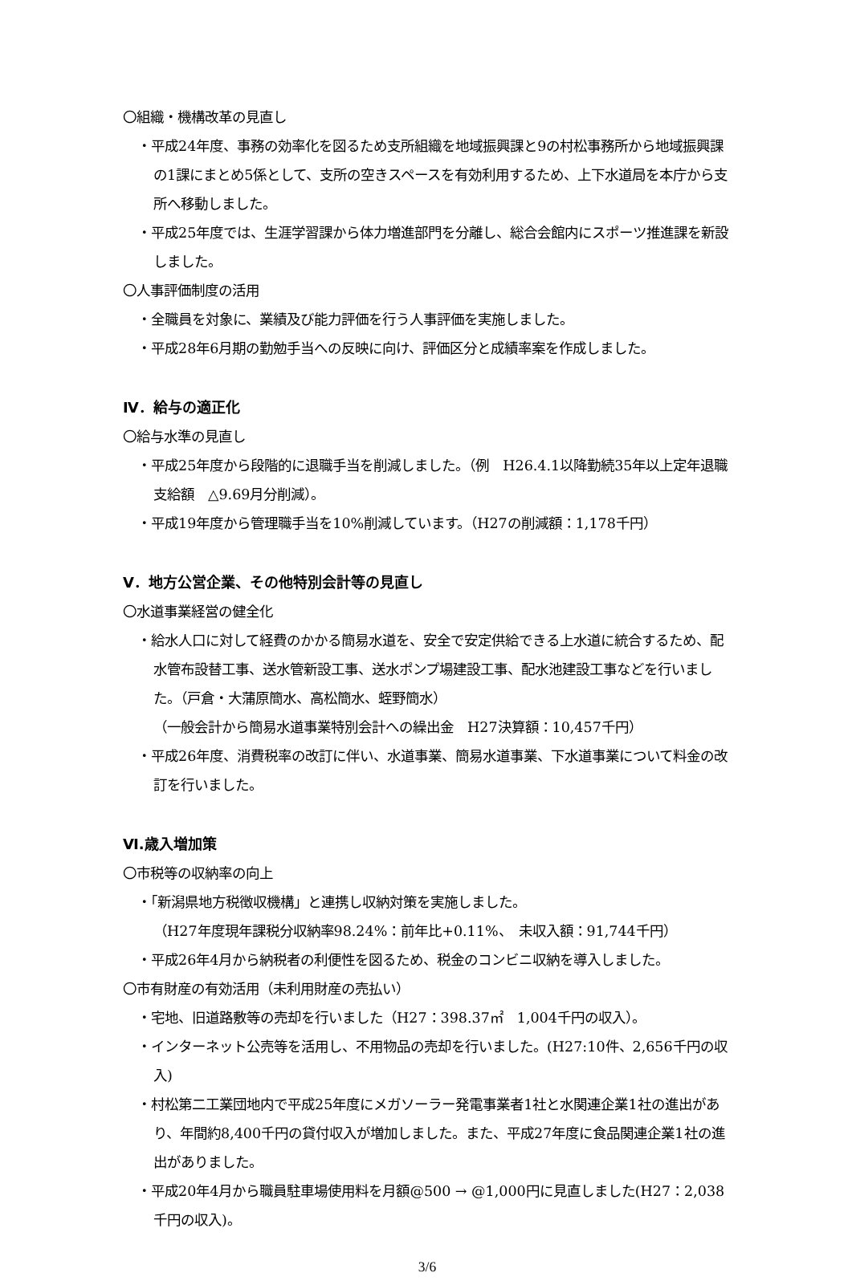〇組織・機構改革の見直し
・平成24年度、事務の効率化を図るため支所組織を地域振興課と9の村松事務所から地域振興課の1課にまとめ5係として、支所の空きスペースを有効利用するため、上下水道局を本庁から支所へ移動しました。
・平成25年度では、生涯学習課から体力増進部門を分離し、総合会館内にスポーツ推進課を新設しました。
〇人事評価制度の活用
・全職員を対象に、業績及び能力評価を行う人事評価を実施しました。
・平成28年6月期の勤勉手当への反映に向け、評価区分と成績率案を作成しました。
Ⅳ．給与の適正化
〇給与水準の見直し
・平成25年度から段階的に退職手当を削減しました。（例　H26.4.1以降勤続35年以上定年退職支給額　△9.69月分削減）。
・平成19年度から管理職手当を10%削減しています。（H27の削減額：1,178千円）
Ⅴ．地方公営企業、その他特別会計等の見直し
〇水道事業経営の健全化
・給水人口に対して経費のかかる簡易水道を、安全で安定供給できる上水道に統合するため、配水管布設替工事、送水管新設工事、送水ポンプ場建設工事、配水池建設工事などを行いました。（戸倉・大蒲原簡水、高松簡水、蛭野簡水）
（一般会計から簡易水道事業特別会計への繰出金　H27決算額：10,457千円）
・平成26年度、消費税率の改訂に伴い、水道事業、簡易水道事業、下水道事業について料金の改訂を行いました。
Ⅵ.歳入増加策
〇市税等の収納率の向上
・「新潟県地方税徴収機構」と連携し収納対策を実施しました。
（H27年度現年課税分収納率98.24%：前年比+0.11%、　未収入額：91,744千円）
・平成26年4月から納税者の利便性を図るため、税金のコンビニ収納を導入しました。
〇市有財産の有効活用（未利用財産の売払い）
・宅地、旧道路敷等の売却を行いました（H27：398.37㎡　1,004千円の収入）。
・インターネット公売等を活用し、不用物品の売却を行いました。(H27:10件、2,656千円の収入)
・村松第二工業団地内で平成25年度にメガソーラー発電事業者1社と水関連企業1社の進出があり、年間約8,400千円の貸付収入が増加しました。また、平成27年度に食品関連企業1社の進出がありました。
・平成20年4月から職員駐車場使用料を月額@500 → @1,000円に見直しました(H27：2,038千円の収入)。
3/6